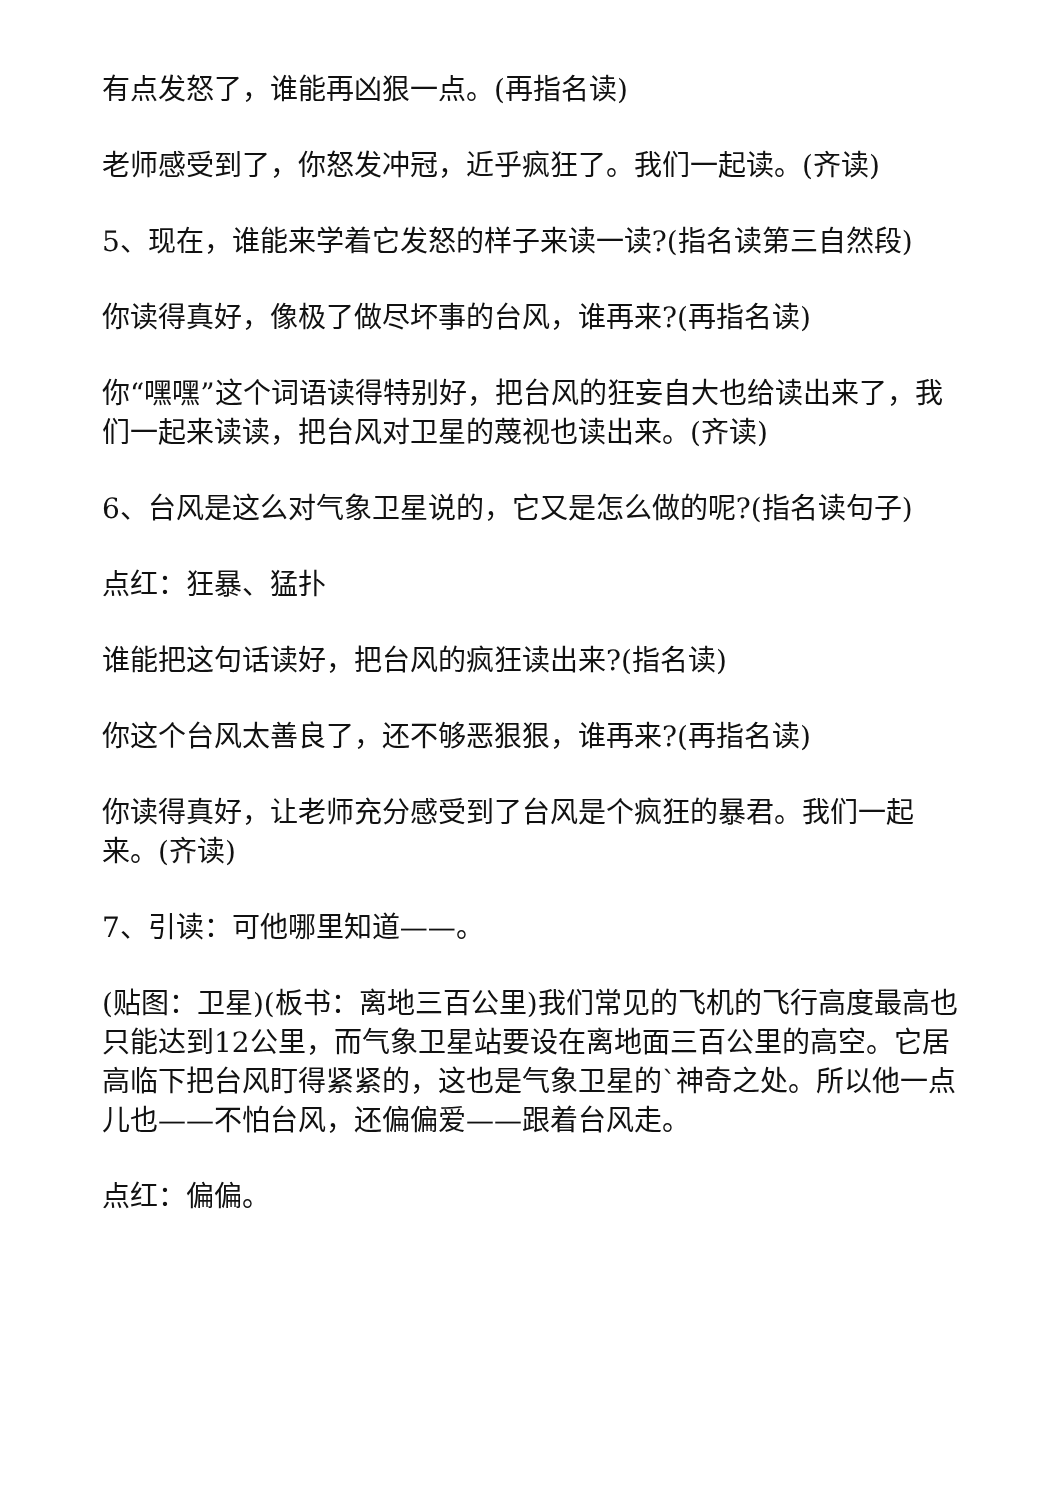有点发怒了，谁能再凶狠一点。(再指名读)
老师感受到了，你怒发冲冠，近乎疯狂了。我们一起读。(齐读)
5、现在，谁能来学着它发怒的样子来读一读?(指名读第三自然段)
你读得真好，像极了做尽坏事的台风，谁再来?(再指名读)
你“嘿嘿”这个词语读得特别好，把台风的狂妄自大也给读出来了，我们一起来读读，把台风对卫星的蔑视也读出来。(齐读)
6、台风是这么对气象卫星说的，它又是怎么做的呢?(指名读句子)
点红：狂暴、猛扑
谁能把这句话读好，把台风的疯狂读出来?(指名读)
你这个台风太善良了，还不够恶狠狠，谁再来?(再指名读)
你读得真好，让老师充分感受到了台风是个疯狂的暴君。我们一起来。(齐读)
7、引读：可他哪里知道——。
(贴图：卫星)(板书：离地三百公里)我们常见的飞机的飞行高度最高也只能达到12公里，而气象卫星站要设在离地面三百公里的高空。它居高临下把台风盯得紧紧的，这也是气象卫星的`神奇之处。所以他一点儿也——不怕台风，还偏偏爱——跟着台风走。
点红：偏偏。